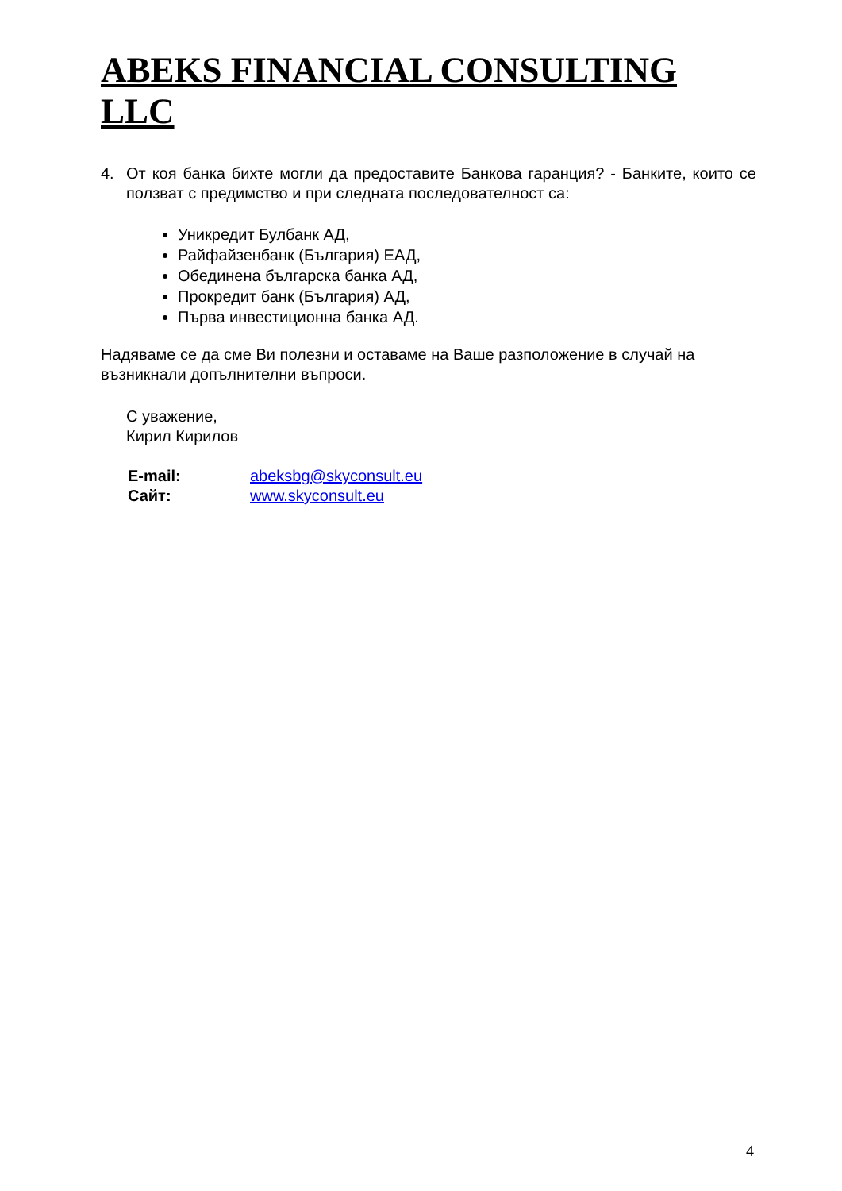ABEKS FINANCIAL CONSULTING LLC
4. От коя банка бихте могли да предоставите Банкова гаранция? - Банките, които се ползват с предимство и при следната последователност са:
Уникредит Булбанк АД,
Райфайзенбанк (България) ЕАД,
Обединена българска банка АД,
Прокредит банк (България) АД,
Първа инвестиционна банка АД.
Надяваме се да сме Ви полезни и оставаме на Ваше разположение в случай на възникнали допълнителни въпроси.
С уважение,
Кирил Кирилов
| E-mail: | abeksbg@skyconsult.eu |
| Сайт: | www.skyconsult.eu |
4